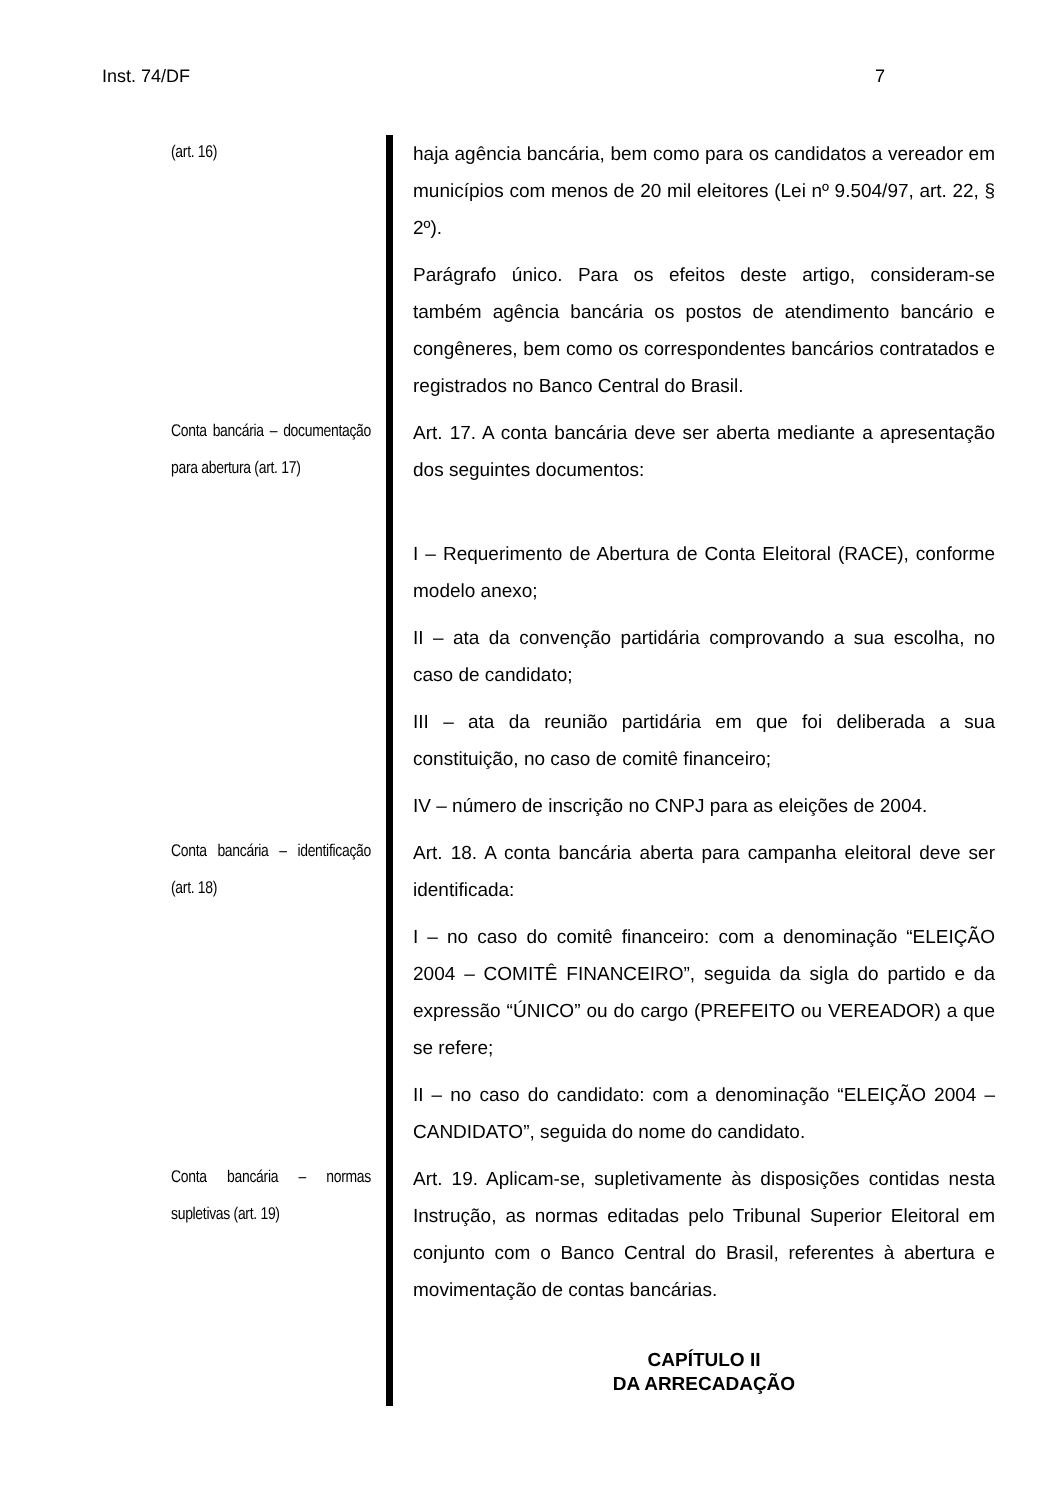Inst. 74/DF 7
(art. 16) haja agência bancária, bem como para os candidatos a vereador em municípios com menos de 20 mil eleitores (Lei nº 9.504/97, art. 22, § 2º).
Parágrafo único. Para os efeitos deste artigo, consideram-se também agência bancária os postos de atendimento bancário e congêneres, bem como os correspondentes bancários contratados e registrados no Banco Central do Brasil.
Conta bancária – documentação para abertura (art. 17)
Art. 17. A conta bancária deve ser aberta mediante a apresentação dos seguintes documentos:
I – Requerimento de Abertura de Conta Eleitoral (RACE), conforme modelo anexo;
II – ata da convenção partidária comprovando a sua escolha, no caso de candidato;
III – ata da reunião partidária em que foi deliberada a sua constituição, no caso de comitê financeiro;
IV – número de inscrição no CNPJ para as eleições de 2004.
Conta bancária – identificação (art. 18)
Art. 18. A conta bancária aberta para campanha eleitoral deve ser identificada:
I – no caso do comitê financeiro: com a denominação “ELEIÇÃO 2004 – COMITÊ FINANCEIRO”, seguida da sigla do partido e da expressão “ÚNICO” ou do cargo (PREFEITO ou VEREADOR) a que se refere;
II – no caso do candidato: com a denominação “ELEIÇÃO 2004 – CANDIDATO”, seguida do nome do candidato.
Conta bancária – normas supletivas (art. 19)
Art. 19. Aplicam-se, supletivamente às disposições contidas nesta Instrução, as normas editadas pelo Tribunal Superior Eleitoral em conjunto com o Banco Central do Brasil, referentes à abertura e movimentação de contas bancárias.
CAPÍTULO II
DA ARRECADAÇÃO